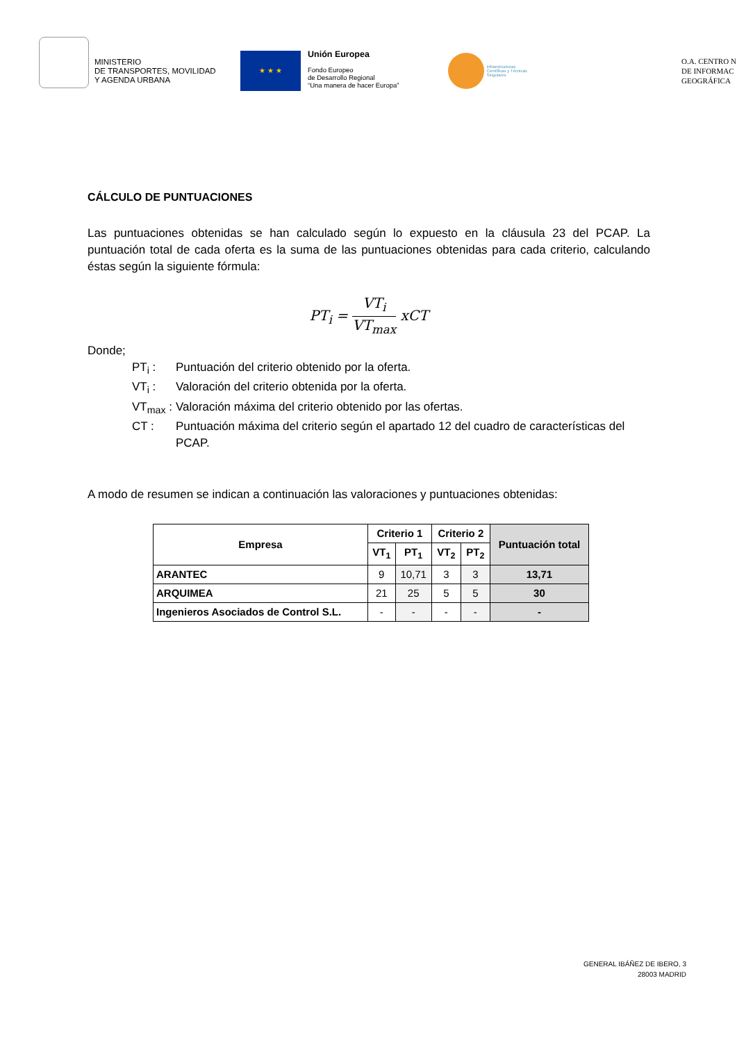MINISTERIO
DE TRANSPORTES, MOVILIDAD
Y AGENDA URBANA
★ ★ ★
Unión Europea
Fondo Europeo
de Desarrollo Regional
“Una manera de hacer Europa”
Infraestructuras
Científicas y Técnicas
Singulares
O.A. CENTRO N
DE INFORMAC
GEOGRÁFICA
CÁLCULO DE PUNTUACIONES
Las puntuaciones obtenidas se han calculado según lo expuesto en la cláusula 23 del PCAP. La puntuación total de cada oferta es la suma de las puntuaciones obtenidas para cada criterio, calculando éstas según la siguiente fórmula:
PT<sub>i</sub> = VT<sub>i</sub> VT<sub>max</sub> xCT
Donde;
PT<sub>i</sub> : Puntuación del criterio obtenido por la oferta.
VT<sub>i</sub> : Valoración del criterio obtenida por la oferta.
VT<sub>max</sub> :
Valoración máxima del criterio obtenido por las ofertas.
CT : Puntuación máxima del criterio según el apartado 12 del cuadro de características del PCAP.
A modo de resumen se indican a continuación las valoraciones y puntuaciones obtenidas:
| Empresa | Criterio 1 | | Criterio 2 | | Puntuación total |
| --- | --- | --- | --- | --- | --- |
| | VT<sub>1</sub> | PT<sub>1</sub> | VT<sub>2</sub> | PT<sub>2</sub> | |
| ARANTEC | 9 | 10,71 | 3 | 3 | 13,71 |
| ARQUIMEA | 21 | 25 | 5 | 5 | 30 |
| Ingenieros Asociados de Control S.L. | - | - | - | - | - |
GENERAL IBÁÑEZ DE IBERO, 3
28003 MADRID